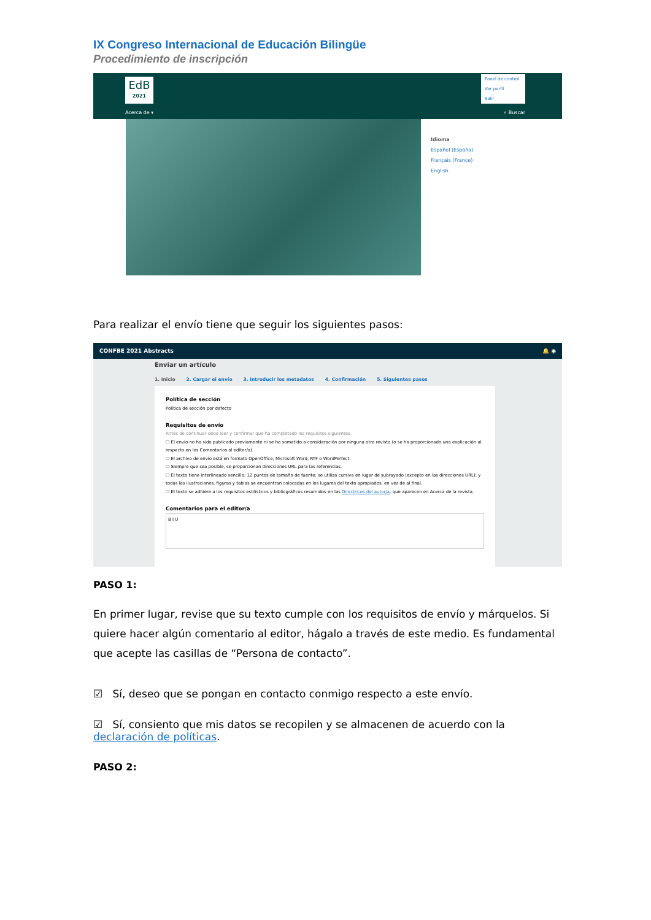IX Congreso Internacional de Educación Bilingüe
Procedimiento de inscripción
EdB
2021
Panel de control
Ver perfil
Salir
Acerca de ▾ ⌕ Buscar
Idioma
Español (España)
Français (France)
English
Para realizar el envío tiene que seguir los siguientes pasos:
CONFBE 2021 Abstracts 🔔 ◉
Enviar un artículo
1. Inicio 2. Cargar el envío 3. Introducir los metadatos 4. Confirmación 5. Siguientes pasos
Política de sección
Política de sección por defecto
Requisitos de envío
Antes de continuar debe leer y confirmar que ha completado los requisitos siguientes.
☐ El envío no ha sido publicado previamente ni se ha sometido a consideración por ninguna otra revista (o se ha proporcionado una explicación al respecto en los Comentarios al editor/a).
☐ El archivo de envío está en formato OpenOffice, Microsoft Word, RTF o WordPerfect.
☐ Siempre que sea posible, se proporcionan direcciones URL para las referencias.
☐ El texto tiene interlineado sencillo; 12 puntos de tamaño de fuente; se utiliza cursiva en lugar de subrayado (excepto en las direcciones URL); y todas las ilustraciones, figuras y tablas se encuentran colocadas en los lugares del texto apropiados, en vez de al final.
☐ El texto se adhiere a los requisitos estilísticos y bibliográficos resumidos en las Directrices del autor/a, que aparecen en Acerca de la revista.
Comentarios para el editor/a
B I U
PASO 1:
En primer lugar, revise que su texto cumple con los requisitos de envío y márquelos. Si quiere hacer algún comentario al editor, hágalo a través de este medio. Es fundamental que acepte las casillas de “Persona de contacto”.
☑ Sí, deseo que se pongan en contacto conmigo respecto a este envío.
☑ Sí, consiento que mis datos se recopilen y se almacenen de acuerdo con la declaración de políticas.
PASO 2: